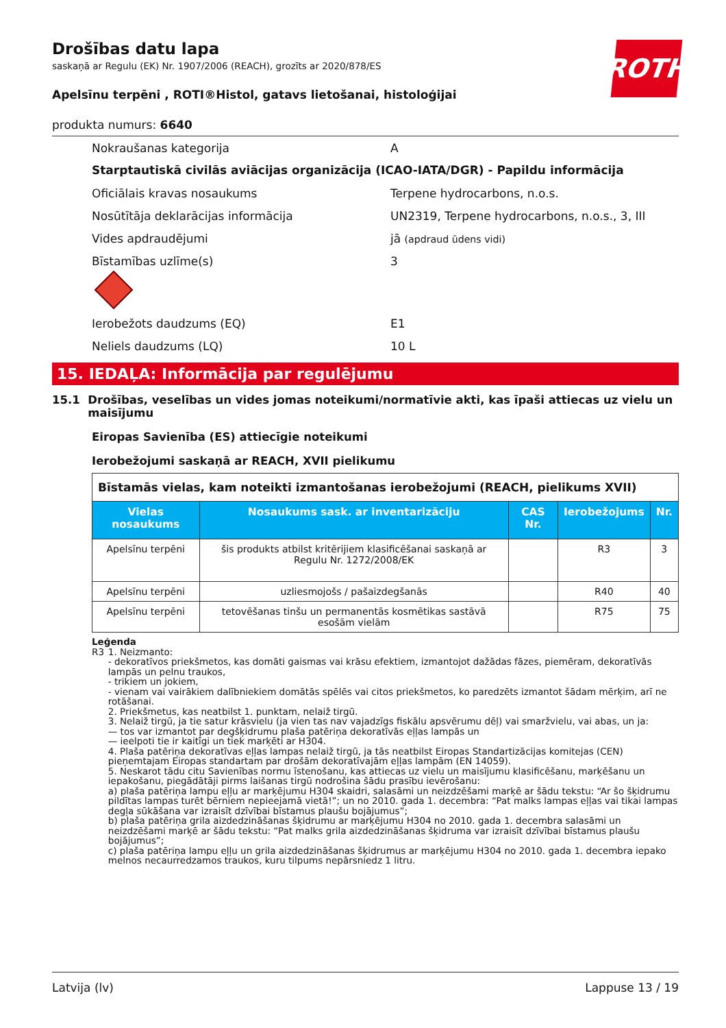ROTH
Drošības datu lapa
saskaņā ar Regulu (EK) Nr. 1907/2006 (REACH), grozīts ar 2020/878/ES
Apelsīnu terpēni , ROTI®Histol, gatavs lietošanai, histoloģijai
produkta numurs: 6640
Nokraušanas kategorija A
Starptautiskā civilās aviācijas organizācija (ICAO-IATA/DGR) - Papildu informācija
Oficiālais kravas nosaukums Terpene hydrocarbons, n.o.s.
Nosūtītāja deklarācijas informācija
UN2319, Terpene hydrocarbons, n.o.s., 3, III
Vides apdraudējumi jā (apdraud ūdens vidi)
Bīstamības uzlīme(s) 3
Ierobežots daudzums (EQ) E1
Neliels daudzums (LQ) 10 L
15. IEDAĻA: Informācija par regulējumu
15.1 Drošības, veselības un vides jomas noteikumi/normatīvie akti, kas īpaši attiecas uz vielu un maisījumu
Eiropas Savienība (ES) attiecīgie noteikumi
Ierobežojumi saskaņā ar REACH, XVII pielikumu
| Bīstamās vielas, kam noteikti izmantošanas ierobežojumi (REACH, pielikums XVII) | | | | |
| Vielas nosaukums | Nosaukums sask. ar inventarizāciju | CAS Nr. | Ierobežojums | Nr. |
| Apelsīnu terpēni | šis produkts atbilst kritērijiem klasificēšanai saskaņā ar Regulu Nr. 1272/2008/EK | | R3 | 3 |
| Apelsīnu terpēni | uzliesmojošs / pašaizdegšanās | | R40 | 40 |
| Apelsīnu terpēni | tetovēšanas tinšu un permanentās kosmētikas sastāvā esošām vielām | | R75 | 75 |
Leģenda
R3 1. Neizmanto:
- dekoratīvos priekšmetos, kas domāti gaismas vai krāsu efektiem, izmantojot dažādas fāzes, piemēram, dekoratīvās lampās un pelnu traukos,
- trikiem un jokiem,
- vienam vai vairākiem dalībniekiem domātās spēlēs vai citos priekšmetos, ko paredzēts izmantot šādam mērķim, arī ne rotāšanai.
2. Priekšmetus, kas neatbilst 1. punktam, nelaiž tirgū.
3. Nelaiž tirgū, ja tie satur krāsvielu (ja vien tas nav vajadzīgs fiskālu apsvērumu dēļ) vai smaržvielu, vai abas, un ja:
— tos var izmantot par degšķidrumu plaša patēriņa dekoratīvās eļļas lampās un
— ieelpoti tie ir kaitīgi un tiek marķēti ar H304.
4. Plaša patēriņa dekoratīvas eļļas lampas nelaiž tirgū, ja tās neatbilst Eiropas Standartizācijas komitejas (CEN) pieņemtajam Eiropas standartam par drošām dekoratīvajām eļļas lampām (EN 14059).
5. Neskarot tādu citu Savienības normu īstenošanu, kas attiecas uz vielu un maisījumu klasificēšanu, marķēšanu un iepakošanu, piegādātāji pirms laišanas tirgū nodrošina šādu prasību ievērošanu:
a) plaša patēriņa lampu eļļu ar marķējumu H304 skaidri, salasāmi un neizdzēšami marķē ar šādu tekstu: “Ar šo šķidrumu pildītas lampas turēt bērniem nepieejamā vietā!”; un no 2010. gada 1. decembra: “Pat malks lampas eļļas vai tikai lampas degļa sūkāšana var izraisīt dzīvībai bīstamus plaušu bojājumus”;
b) plaša patēriņa grila aizdedzināšanas šķidrumu ar marķējumu H304 no 2010. gada 1. decembra salasāmi un neizdzēšami marķē ar šādu tekstu: “Pat malks grila aizdedzināšanas šķidruma var izraisīt dzīvībai bīstamus plaušu bojājumus”;
c) plaša patēriņa lampu eļļu un grila aizdedzināšanas šķidrumus ar marķējumu H304 no 2010. gada 1. decembra iepako melnos necaurredzamos traukos, kuru tilpums nepārsniedz 1 litru.
Latvija (lv) Lappuse 13 / 19